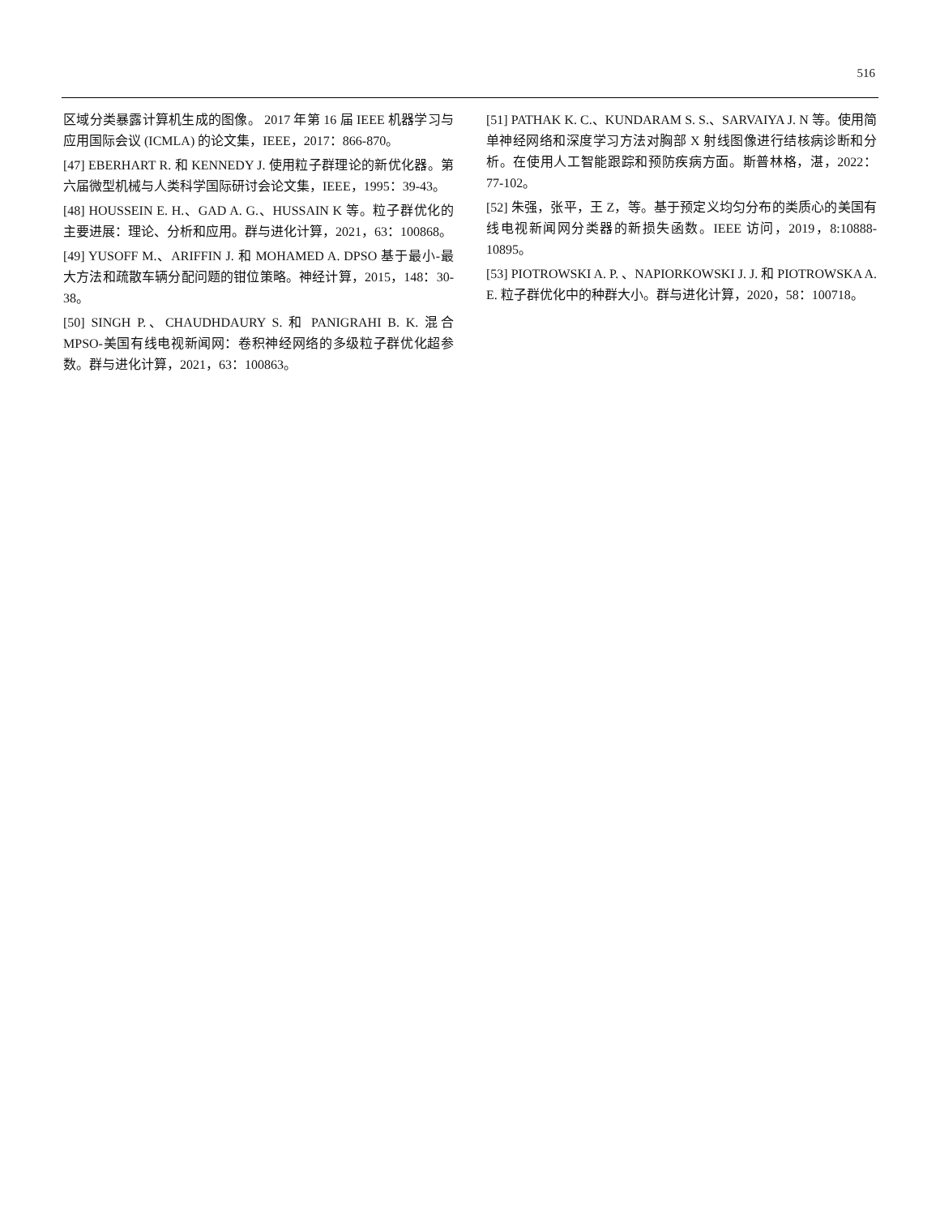516
区域分类暴露计算机生成的图像。 2017 年第 16 届 IEEE 机器学习与应用国际会议 (ICMLA) 的论文集，IEEE，2017：866-870。
[47] EBERHART R. 和 KENNEDY J. 使用粒子群理论的新优化器。第六届微型机械与人类科学国际研讨会论文集，IEEE，1995：39-43。
[48] HOUSSEIN E. H.、GAD A. G.、HUSSAIN K 等。粒子群优化的主要进展：理论、分析和应用。群与进化计算，2021，63：100868。
[49] YUSOFF M.、ARIFFIN J. 和 MOHAMED A. DPSO 基于最小-最大方法和疏散车辆分配问题的钳位策略。神经计算，2015，148：30-38。
[50] SINGH P.、CHAUDHDAURY S. 和 PANIGRAHI B. K. 混合 MPSO-美国有线电视新闻网：卷积神经网络的多级粒子群优化超参数。群与进化计算，2021，63：100863。
[51] PATHAK K. C.、KUNDARAM S. S.、SARVAIYA J. N 等。使用简单神经网络和深度学习方法对胸部 X 射线图像进行结核病诊断和分析。在使用人工智能跟踪和预防疾病方面。斯普林格，湛，2022：77-102。
[52] 朱强，张平，王 Z，等。基于预定义均匀分布的类质心的美国有线电视新闻网分类器的新损失函数。IEEE 访问，2019，8:10888-10895。
[53] PIOTROWSKI A. P. 、NAPIORKOWSKI J. J. 和 PIOTROWSKA A. E. 粒子群优化中的种群大小。群与进化计算，2020，58：100718。